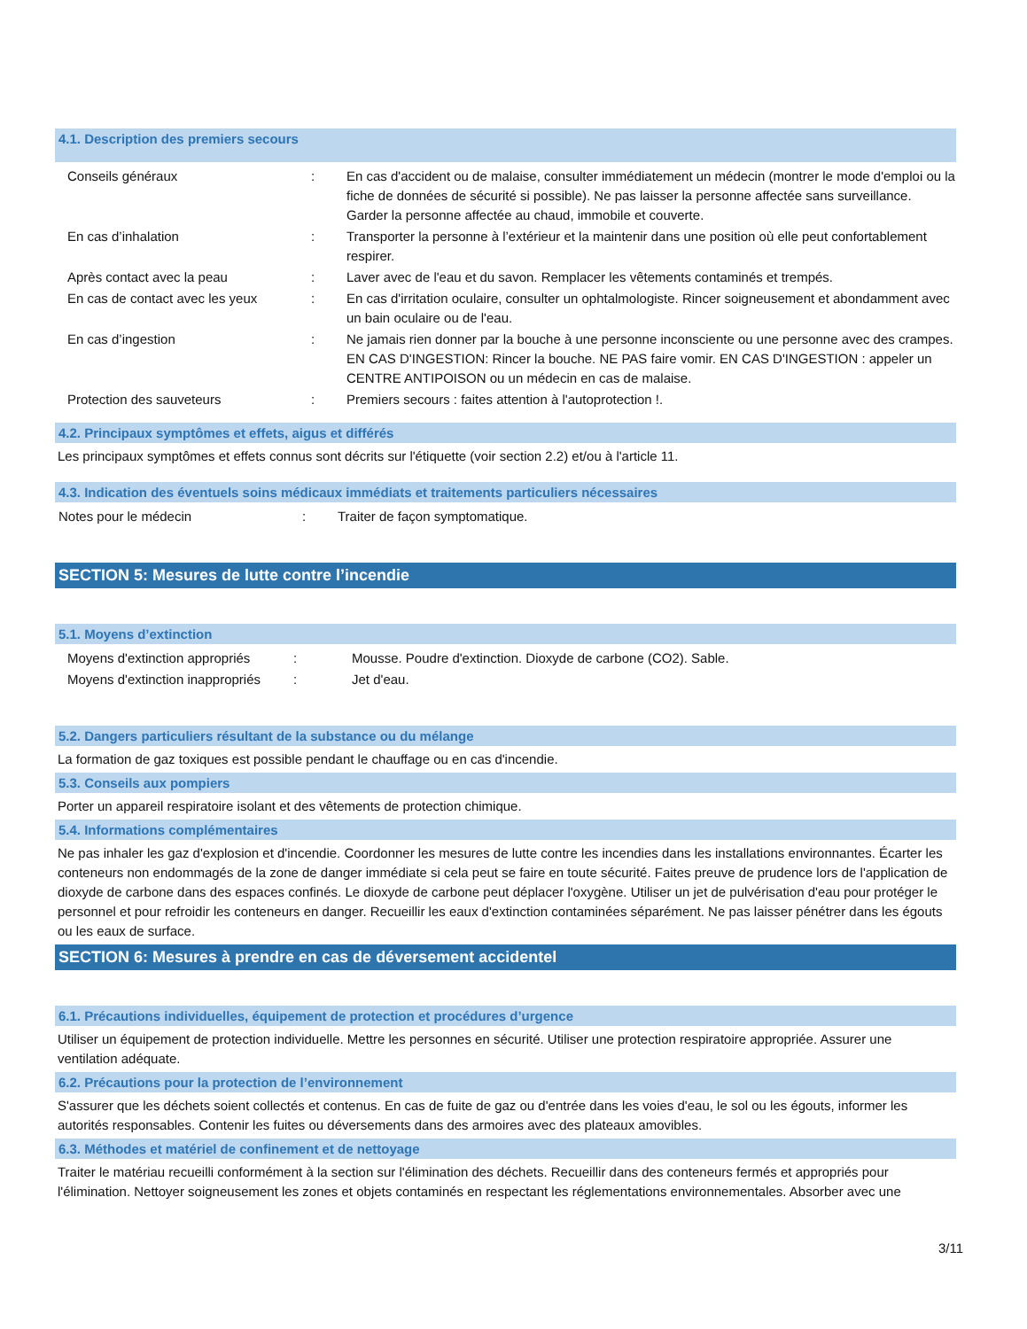4.1. Description des premiers secours
| Conseils généraux | : | En cas d'accident ou de malaise, consulter immédiatement un médecin (montrer le mode d'emploi ou la fiche de données de sécurité si possible). Ne pas laisser la personne affectée sans surveillance. Garder la personne affectée au chaud, immobile et couverte. |
| En cas d’inhalation | : | Transporter la personne à l’extérieur et la maintenir dans une position où elle peut confortablement respirer. |
| Après contact avec la peau | : | Laver avec de l'eau et du savon. Remplacer les vêtements contaminés et trempés. |
| En cas de contact avec les yeux | : | En cas d'irritation oculaire, consulter un ophtalmologiste. Rincer soigneusement et abondamment avec un bain oculaire ou de l'eau. |
| En cas d’ingestion | : | Ne jamais rien donner par la bouche à une personne inconsciente ou une personne avec des crampes. EN CAS D'INGESTION: Rincer la bouche. NE PAS faire vomir. EN CAS D'INGESTION : appeler un CENTRE ANTIPOISON ou un médecin en cas de malaise. |
| Protection des sauveteurs | : | Premiers secours : faites attention à l'autoprotection !. |
4.2. Principaux symptômes et effets, aigus et différés
Les principaux symptômes et effets connus sont décrits sur l'étiquette (voir section 2.2) et/ou à l'article 11.
4.3. Indication des éventuels soins médicaux immédiats et traitements particuliers nécessaires
| Notes pour le médecin | : | Traiter de façon symptomatique. |
SECTION 5: Mesures de lutte contre l’incendie
5.1. Moyens d’extinction
| Moyens d'extinction appropriés | : | Mousse. Poudre d'extinction. Dioxyde de carbone (CO2). Sable. |
| Moyens d'extinction inappropriés | : | Jet d'eau. |
5.2. Dangers particuliers résultant de la substance ou du mélange
La formation de gaz toxiques est possible pendant le chauffage ou en cas d'incendie.
5.3. Conseils aux pompiers
Porter un appareil respiratoire isolant et des vêtements de protection chimique.
5.4. Informations complémentaires
Ne pas inhaler les gaz d'explosion et d'incendie. Coordonner les mesures de lutte contre les incendies dans les installations environnantes. Écarter les conteneurs non endommagés de la zone de danger immédiate si cela peut se faire en toute sécurité. Faites preuve de prudence lors de l'application de dioxyde de carbone dans des espaces confinés. Le dioxyde de carbone peut déplacer l'oxygène. Utiliser un jet de pulvérisation d'eau pour protéger le personnel et pour refroidir les conteneurs en danger. Recueillir les eaux d'extinction contaminées séparément. Ne pas laisser pénétrer dans les égouts ou les eaux de surface.
SECTION 6: Mesures à prendre en cas de déversement accidentel
6.1. Précautions individuelles, équipement de protection et procédures d’urgence
Utiliser un équipement de protection individuelle. Mettre les personnes en sécurité. Utiliser une protection respiratoire appropriée. Assurer une ventilation adéquate.
6.2. Précautions pour la protection de l’environnement
S'assurer que les déchets soient collectés et contenus. En cas de fuite de gaz ou d'entrée dans les voies d'eau, le sol ou les égouts, informer les autorités responsables. Contenir les fuites ou déversements dans des armoires avec des plateaux amovibles.
6.3. Méthodes et matériel de confinement et de nettoyage
Traiter le matériau recueilli conformément à la section sur l'élimination des déchets. Recueillir dans des conteneurs fermés et appropriés pour l'élimination. Nettoyer soigneusement les zones et objets contaminés en respectant les réglementations environnementales. Absorber avec une
3/11